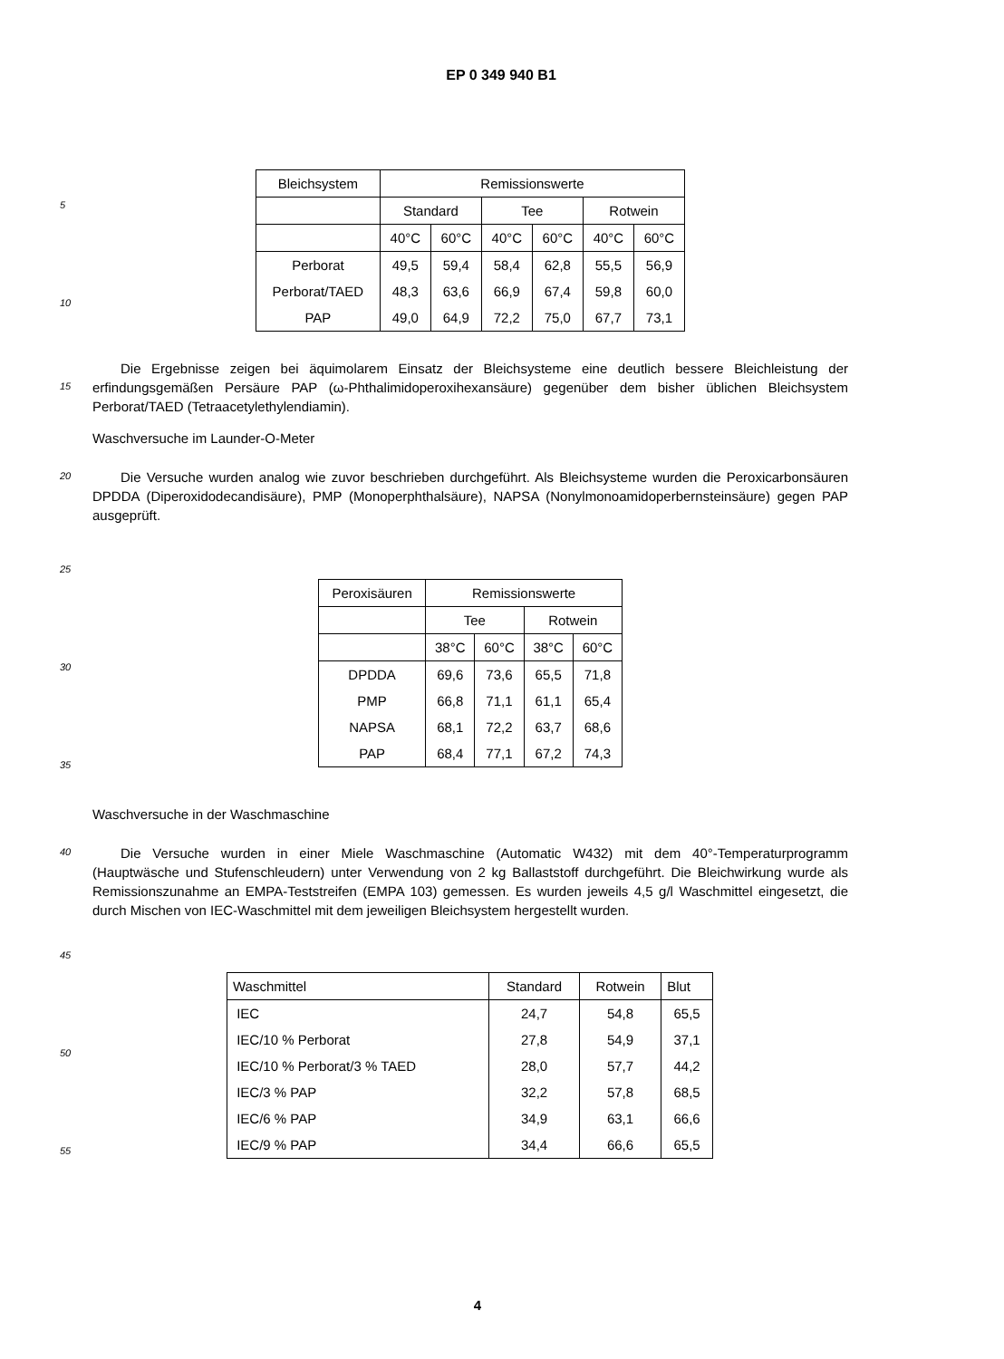EP 0 349 940 B1
5
10
| Bleichsystem | Remissionswerte | | | | | |
| --- | --- | --- | --- | --- | --- | --- |
| | Standard | | Tee | | Rotwein | |
| | 40°C | 60°C | 40°C | 60°C | 40°C | 60°C |
| Perborat | 49,5 | 59,4 | 58,4 | 62,8 | 55,5 | 56,9 |
| Perborat/TAED | 48,3 | 63,6 | 66,9 | 67,4 | 59,8 | 60,0 |
| PAP | 49,0 | 64,9 | 72,2 | 75,0 | 67,7 | 73,1 |
15
Die Ergebnisse zeigen bei äquimolarem Einsatz der Bleichsysteme eine deutlich bessere Bleichleistung der erfindungsgemäßen Persäure PAP (ω-Phthalimidoperoxihexansäure) gegenüber dem bisher üblichen Bleichsystem Perborat/TAED (Tetraacetylethylendiamin).
Waschversuche im Launder-O-Meter
20
Die Versuche wurden analog wie zuvor beschrieben durchgeführt. Als Bleichsysteme wurden die Peroxicarbonsäuren DPDDA (Diperoxidodecandisäure), PMP (Monoperphthalsäure), NAPSA (Nonylmonoamidoperbernsteinsäure) gegen PAP ausgeprüft.
25
30
35
| Peroxisäuren | Remissionswerte | | | |
| --- | --- | --- | --- | --- |
| | Tee | | Rotwein | |
| | 38°C | 60°C | 38°C | 60°C |
| DPDDA | 69,6 | 73,6 | 65,5 | 71,8 |
| PMP | 66,8 | 71,1 | 61,1 | 65,4 |
| NAPSA | 68,1 | 72,2 | 63,7 | 68,6 |
| PAP | 68,4 | 77,1 | 67,2 | 74,3 |
Waschversuche in der Waschmaschine
40
Die Versuche wurden in einer Miele Waschmaschine (Automatic W432) mit dem 40°-Temperaturprogramm (Hauptwäsche und Stufenschleudern) unter Verwendung von 2 kg Ballaststoff durchgeführt. Die Bleichwirkung wurde als Remissionszunahme an EMPA-Teststreifen (EMPA 103) gemessen. Es wurden jeweils 4,5 g/l Waschmittel eingesetzt, die durch Mischen von IEC-Waschmittel mit dem jeweiligen Bleichsystem hergestellt wurden.
45
50
55
| Waschmittel | Standard | Rotwein | Blut |
| --- | --- | --- | --- |
| IEC | 24,7 | 54,8 | 65,5 |
| IEC/10 % Perborat | 27,8 | 54,9 | 37,1 |
| IEC/10 % Perborat/3 % TAED | 28,0 | 57,7 | 44,2 |
| IEC/3 % PAP | 32,2 | 57,8 | 68,5 |
| IEC/6 % PAP | 34,9 | 63,1 | 66,6 |
| IEC/9 % PAP | 34,4 | 66,6 | 65,5 |
4